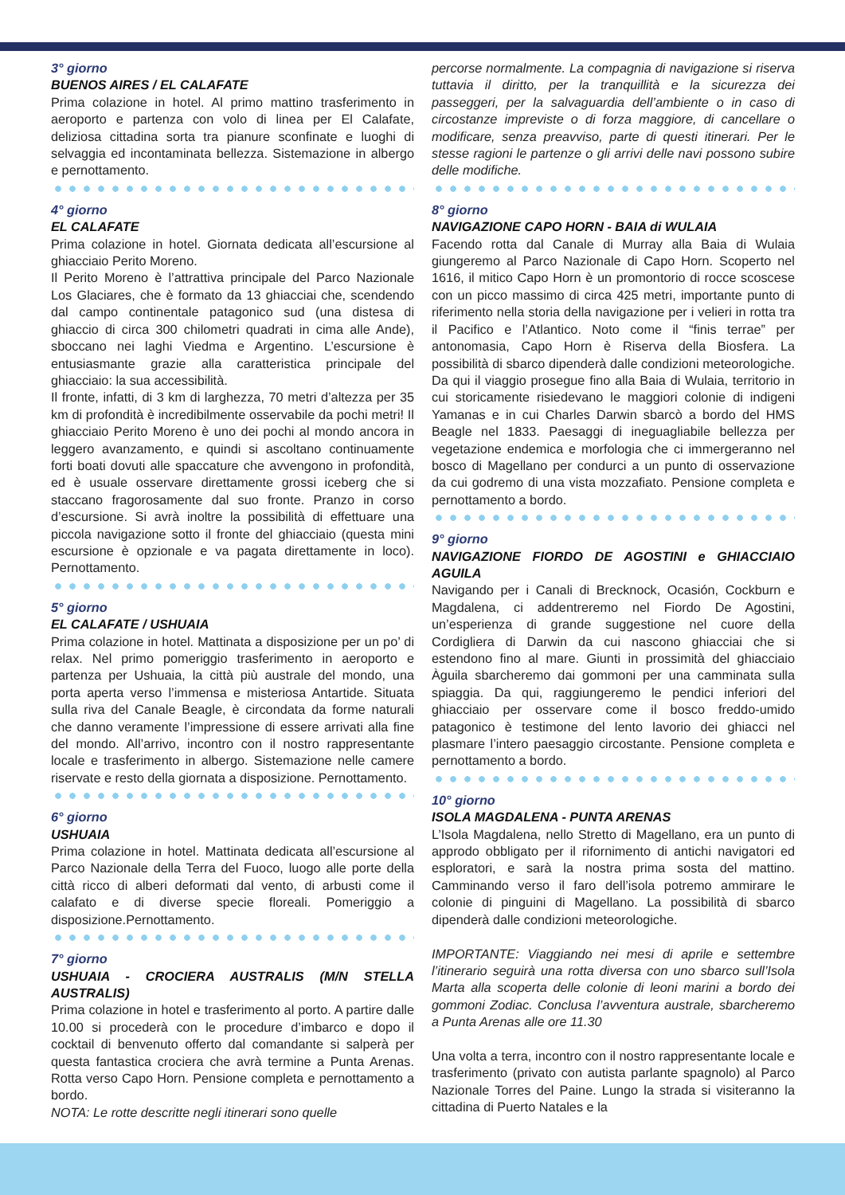3° giorno
BUENOS AIRES / EL CALAFATE
Prima colazione in hotel. Al primo mattino trasferimento in aeroporto e partenza con volo di linea per El Calafate, deliziosa cittadina sorta tra pianure sconfinate e luoghi di selvaggia ed incontaminata bellezza. Sistemazione in albergo e pernottamento.
4° giorno
EL CALAFATE
Prima colazione in hotel. Giornata dedicata all’escursione al ghiacciaio Perito Moreno.
Il Perito Moreno è l’attrattiva principale del Parco Nazionale Los Glaciares, che è formato da 13 ghiacciai che, scendendo dal campo continentale patagonico sud (una distesa di ghiaccio di circa 300 chilometri quadrati in cima alle Ande), sboccano nei laghi Viedma e Argentino. L’escursione è entusiasmante grazie alla caratteristica principale del ghiacciaio: la sua accessibilità.
Il fronte, infatti, di 3 km di larghezza, 70 metri d’altezza per 35 km di profondità è incredibilmente osservabile da pochi metri! Il ghiacciaio Perito Moreno è uno dei pochi al mondo ancora in leggero avanzamento, e quindi si ascoltano continuamente forti boati dovuti alle spaccature che avvengono in profondità, ed è usuale osservare direttamente grossi iceberg che si staccano fragorosamente dal suo fronte. Pranzo in corso d’escursione. Si avrà inoltre la possibilità di effettuare una piccola navigazione sotto il fronte del ghiacciaio (questa mini escursione è opzionale e va pagata direttamente in loco). Pernottamento.
5° giorno
EL CALAFATE / USHUAIA
Prima colazione in hotel. Mattinata a disposizione per un po’ di relax. Nel primo pomeriggio trasferimento in aeroporto e partenza per Ushuaia, la città più australe del mondo, una porta aperta verso l’immensa e misteriosa Antartide. Situata sulla riva del Canale Beagle, è circondata da forme naturali che danno veramente l’impressione di essere arrivati alla fine del mondo. All’arrivo, incontro con il nostro rappresentante locale e trasferimento in albergo. Sistemazione nelle camere riservate e resto della giornata a disposizione. Pernottamento.
6° giorno
USHUAIA
Prima colazione in hotel. Mattinata dedicata all’escursione al Parco Nazionale della Terra del Fuoco, luogo alle porte della città ricco di alberi deformati dal vento, di arbusti come il calafato e di diverse specie floreali. Pomeriggio a disposizione.Pernottamento.
7° giorno
USHUAIA - CROCIERA AUSTRALIS (M/N STELLA AUSTRALIS)
Prima colazione in hotel e trasferimento al porto. A partire dalle 10.00 si procederà con le procedure d’imbarco e dopo il cocktail di benvenuto offerto dal comandante si salperà per questa fantastica crociera che avrà termine a Punta Arenas. Rotta verso Capo Horn. Pensione completa e pernottamento a bordo.
NOTA: Le rotte descritte negli itinerari sono quelle
percorse normalmente. La compagnia di navigazione si riserva tuttavia il diritto, per la tranquillità e la sicurezza dei passeggeri, per la salvaguardia dell’ambiente o in caso di circostanze impreviste o di forza maggiore, di cancellare o modificare, senza preavviso, parte di questi itinerari. Per le stesse ragioni le partenze o gli arrivi delle navi possono subire delle modifiche.
8° giorno
NAVIGAZIONE CAPO HORN - BAIA di WULAIA
Facendo rotta dal Canale di Murray alla Baia di Wulaia giungeremo al Parco Nazionale di Capo Horn. Scoperto nel 1616, il mitico Capo Horn è un promontorio di rocce scoscese con un picco massimo di circa 425 metri, importante punto di riferimento nella storia della navigazione per i velieri in rotta tra il Pacifico e l’Atlantico. Noto come il “finis terrae” per antonomasia, Capo Horn è Riserva della Biosfera. La possibilità di sbarco dipenderà dalle condizioni meteorologiche. Da qui il viaggio prosegue fino alla Baia di Wulaia, territorio in cui storicamente risiedevano le maggiori colonie di indigeni Yamanas e in cui Charles Darwin sbarcò a bordo del HMS Beagle nel 1833. Paesaggi di ineguagliabile bellezza per vegetazione endemica e morfologia che ci immergeranno nel bosco di Magellano per condurci a un punto di osservazione da cui godremo di una vista mozzafiato. Pensione completa e pernottamento a bordo.
9° giorno
NAVIGAZIONE FIORDO DE AGOSTINI e GHIACCIAIO AGUILA
Navigando per i Canali di Brecknock, Ocasión, Cockburn e Magdalena, ci addentreremo nel Fiordo De Agostini, un’esperienza di grande suggestione nel cuore della Cordigliera di Darwin da cui nascono ghiacciai che si estendono fino al mare. Giunti in prossimità del ghiacciaio Àguila sbarcheremo dai gommoni per una camminata sulla spiaggia. Da qui, raggiungeremo le pendici inferiori del ghiacciaio per osservare come il bosco freddo-umido patagonico è testimone del lento lavorio dei ghiacci nel plasmare l’intero paesaggio circostante. Pensione completa e pernottamento a bordo.
10° giorno
ISOLA MAGDALENA - PUNTA ARENAS
L’Isola Magdalena, nello Stretto di Magellano, era un punto di approdo obbligato per il rifornimento di antichi navigatori ed esploratori, e sarà la nostra prima sosta del mattino. Camminando verso il faro dell’isola potremo ammirare le colonie di pinguini di Magellano. La possibilità di sbarco dipenderà dalle condizioni meteorologiche.
IMPORTANTE: Viaggiando nei mesi di aprile e settembre l’itinerario seguirà una rotta diversa con uno sbarco sull’Isola Marta alla scoperta delle colonie di leoni marini a bordo dei gommoni Zodiac. Conclusa l’avventura australe, sbarcheremo a Punta Arenas alle ore 11.30
Una volta a terra, incontro con il nostro rappresentante locale e trasferimento (privato con autista parlante spagnolo) al Parco Nazionale Torres del Paine. Lungo la strada si visiteranno la cittadina di Puerto Natales e la